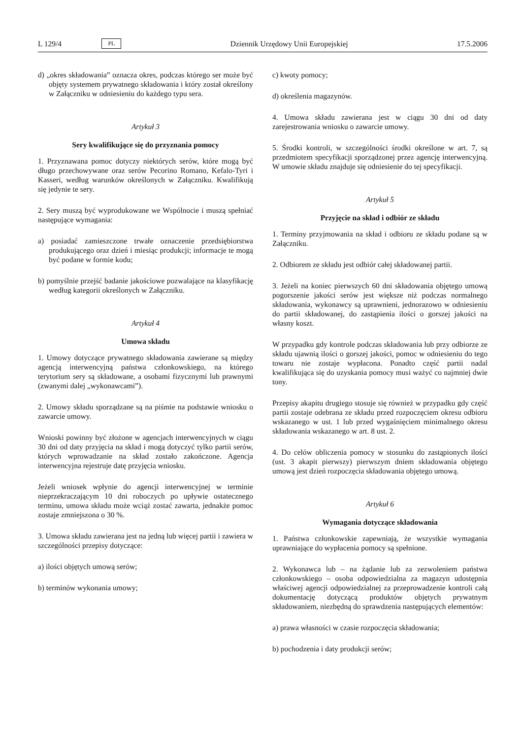L 129/4 PL Dziennik Urzędowy Unii Europejskiej 17.5.2006
d) „okres składowania” oznacza okres, podczas którego ser może być objęty systemem prywatnego składowania i który został określony w Załączniku w odniesieniu do każdego typu sera.
Artykuł 3
Sery kwalifikujące się do przyznania pomocy
1. Przyznawana pomoc dotyczy niektórych serów, które mogą być długo przechowywane oraz serów Pecorino Romano, Kefalo-Tyri i Kasseri, według warunków określonych w Załączniku. Kwalifikują się jedynie te sery.
2. Sery muszą być wyprodukowane we Wspólnocie i muszą spełniać następujące wymagania:
a) posiadać zamieszczone trwałe oznaczenie przedsiębiorstwa produkującego oraz dzień i miesiąc produkcji; informacje te mogą być podane w formie kodu;
b) pomyślnie przejść badanie jakościowe pozwalające na klasyfikację według kategorii określonych w Załączniku.
Artykuł 4
Umowa składu
1. Umowy dotyczące prywatnego składowania zawierane są między agencją interwencyjną państwa członkowskiego, na którego terytorium sery są składowane, a osobami fizycznymi lub prawnymi (zwanymi dalej „wykonawcami”).
2. Umowy składu sporządzane są na piśmie na podstawie wniosku o zawarcie umowy.
Wnioski powinny być złożone w agencjach interwencyjnych w ciągu 30 dni od daty przyjęcia na skład i mogą dotyczyć tylko partii serów, których wprowadzanie na skład zostało zakończone. Agencja interwencyjna rejestruje datę przyjęcia wniosku.
Jeżeli wniosek wpłynie do agencji interwencyjnej w terminie nieprzekraczającym 10 dni roboczych po upływie ostatecznego terminu, umowa składu może wciąż zostać zawarta, jednakże pomoc zostaje zmniejszona o 30 %.
3. Umowa składu zawierana jest na jedną lub więcej partii i zawiera w szczególności przepisy dotyczące:
a) ilości objętych umową serów;
b) terminów wykonania umowy;
c) kwoty pomocy;
d) określenia magazynów.
4. Umowa składu zawierana jest w ciągu 30 dni od daty zarejestrowania wniosku o zawarcie umowy.
5. Środki kontroli, w szczególności środki określone w art. 7, są przedmiotem specyfikacji sporządzonej przez agencję interwencyjną. W umowie składu znajduje się odniesienie do tej specyfikacji.
Artykuł 5
Przyjęcie na skład i odbiór ze składu
1. Terminy przyjmowania na skład i odbioru ze składu podane są w Załączniku.
2. Odbiorem ze składu jest odbiór całej składowanej partii.
3. Jeżeli na koniec pierwszych 60 dni składowania objętego umową pogorszenie jakości serów jest większe niż podczas normalnego składowania, wykonawcy są uprawnieni, jednorazowo w odniesieniu do partii składowanej, do zastąpienia ilości o gorszej jakości na własny koszt.
W przypadku gdy kontrole podczas składowania lub przy odbiorze ze składu ujawnią ilości o gorszej jakości, pomoc w odniesieniu do tego towaru nie zostaje wypłacona. Ponadto część partii nadal kwalifikująca się do uzyskania pomocy musi ważyć co najmniej dwie tony.
Przepisy akapitu drugiego stosuje się również w przypadku gdy część partii zostaje odebrana ze składu przed rozpoczęciem okresu odbioru wskazanego w ust. 1 lub przed wygaśnięciem minimalnego okresu składowania wskazanego w art. 8 ust. 2.
4. Do celów obliczenia pomocy w stosunku do zastąpionych ilości (ust. 3 akapit pierwszy) pierwszym dniem składowania objętego umową jest dzień rozpoczęcia składowania objętego umową.
Artykuł 6
Wymagania dotyczące składowania
1. Państwa członkowskie zapewniają, że wszystkie wymagania uprawniające do wypłacenia pomocy są spełnione.
2. Wykonawca lub – na żądanie lub za zezwoleniem państwa członkowskiego – osoba odpowiedzialna za magazyn udostępnia właściwej agencji odpowiedzialnej za przeprowadzenie kontroli całą dokumentację dotyczącą produktów objętych prywatnym składowaniem, niezbędną do sprawdzenia następujących elementów:
a) prawa własności w czasie rozpoczęcia składowania;
b) pochodzenia i daty produkcji serów;